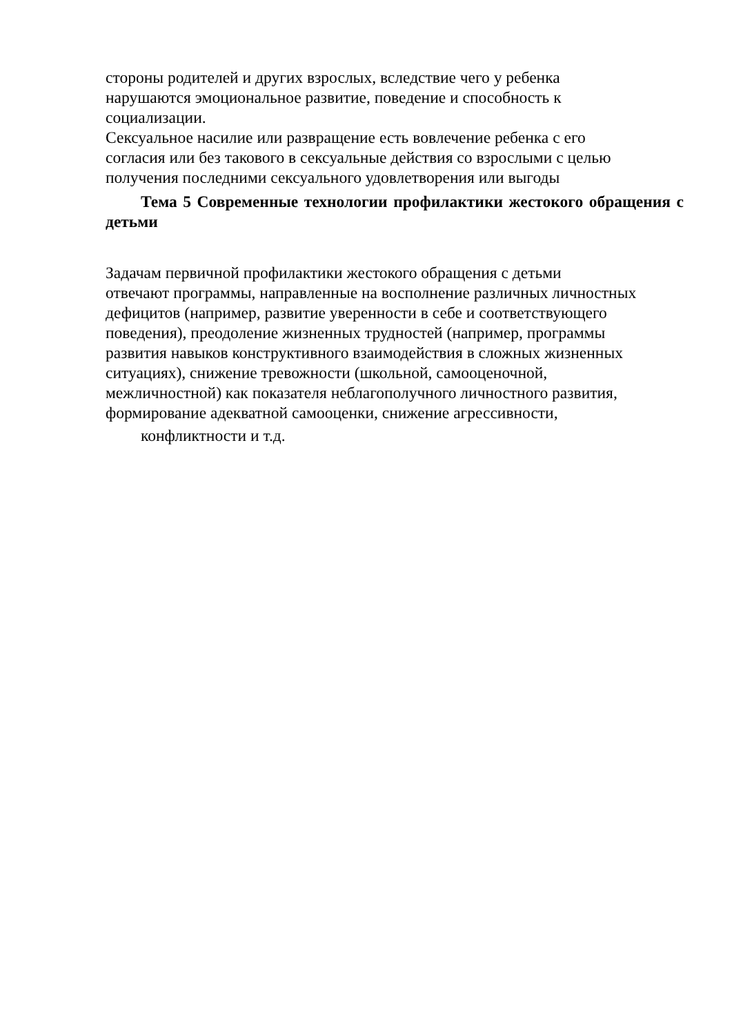стороны родителей и других взрослых, вследствие чего у ребенка
нарушаются эмоциональное развитие, поведение и способность к
социализации.
Сексуальное насилие или развращение есть вовлечение ребенка с его
согласия или без такового в сексуальные действия со взрослыми с целью
получения последними сексуального удовлетворения или выгоды
Тема 5 Современные технологии профилактики жестокого обращения с детьми
Задачам первичной профилактики жестокого обращения с детьми
отвечают программы, направленные на восполнение различных личностных
дефицитов (например, развитие уверенности в себе и соответствующего
поведения), преодоление жизненных трудностей (например, программы
развития навыков конструктивного взаимодействия в сложных жизненных
ситуациях), снижение тревожности (школьной, самооценочной,
межличностной) как показателя неблагополучного личностного развития,
формирование адекватной самооценки, снижение агрессивности,
конфликтности и т.д.